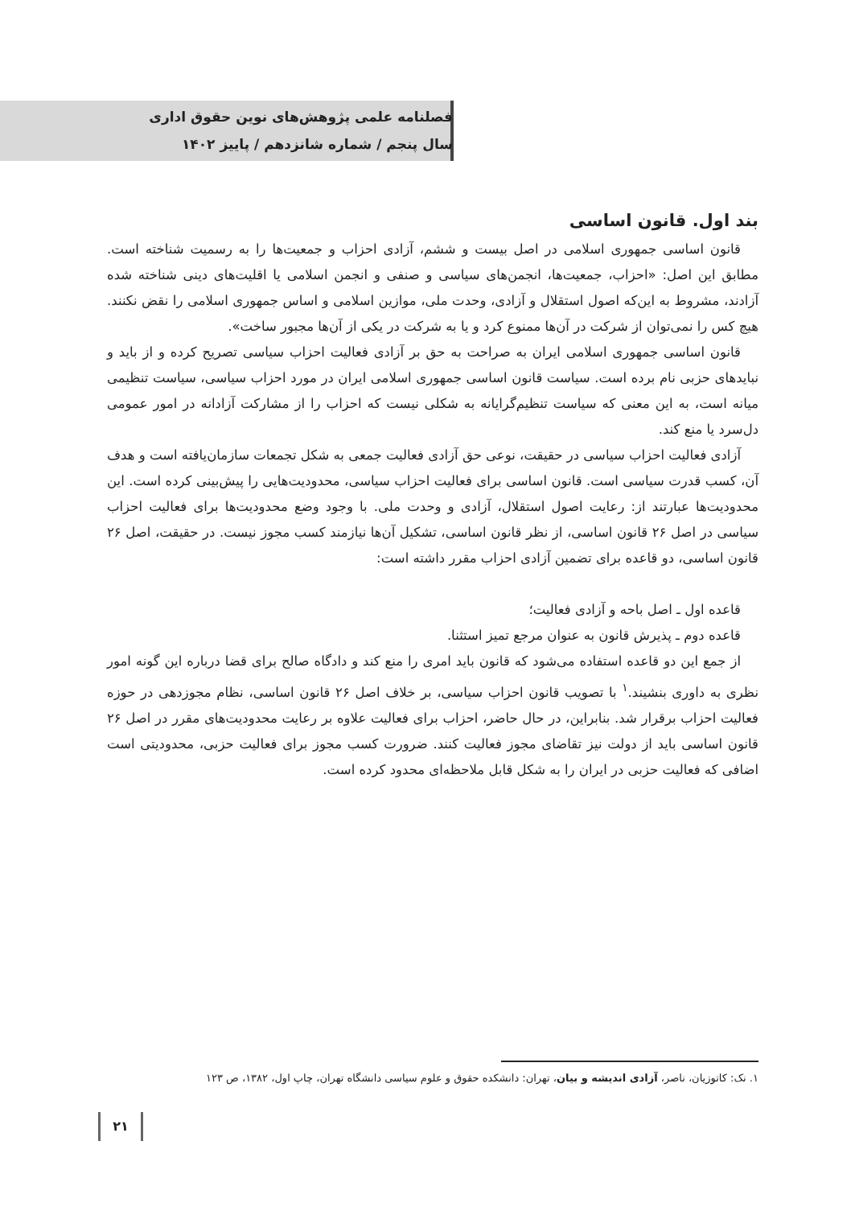فصلنامه علمی پژوهش‌های نوین حقوق اداری
سال پنجم / شماره شانزدهم / پاییز ۱۴۰۲
بند اول. قانون اساسی
قانون اساسی جمهوری اسلامی در اصل بیست و ششم، آزادی احزاب و جمعیت‌ها را به رسمیت شناخته است. مطابق این اصل: «احزاب، جمعیت‌ها، انجمن‌های سیاسی و صنفی و انجمن اسلامی یا اقلیت‌های دینی شناخته شده آزادند، مشروط به این‌که اصول استقلال و آزادی، وحدت ملی، موازین اسلامی و اساس جمهوری اسلامی را نقض نکنند. هیچ کس را نمی‌توان از شرکت در آن‌ها ممنوع کرد و یا به شرکت در یکی از آن‌ها مجبور ساخت».
قانون اساسی جمهوری اسلامی ایران به صراحت به حق بر آزادی فعالیت احزاب سیاسی تصریح کرده و از باید و نبایدهای حزبی نام برده است. سیاست قانون اساسی جمهوری اسلامی ایران در مورد احزاب سیاسی، سیاست تنظیمی میانه است، به این معنی که سیاست تنظیم‌گرایانه به شکلی نیست که احزاب را از مشارکت آزادانه در امور عمومی دل‌سرد یا منع کند.
آزادی فعالیت احزاب سیاسی در حقیقت، نوعی حق آزادی فعالیت جمعی به شکل تجمعات سازمان‌یافته است و هدف آن، کسب قدرت سیاسی است. قانون اساسی برای فعالیت احزاب سیاسی، محدودیت‌هایی را پیش‌بینی کرده است. این محدودیت‌ها عبارتند از: رعایت اصول استقلال، آزادی و وحدت ملی. با وجود وضع محدودیت‌ها برای فعالیت احزاب سیاسی در اصل ۲۶ قانون اساسی، از نظر قانون اساسی، تشکیل آن‌ها نیازمند کسب مجوز نیست. در حقیقت، اصل ۲۶ قانون اساسی، دو قاعده برای تضمین آزادی احزاب مقرر داشته است:
قاعده اول ـ اصل باحه و آزادی فعالیت؛
قاعده دوم ـ پذیرش قانون به عنوان مرجع تمیز استثنا.
از جمع این دو قاعده استفاده می‌شود که قانون باید امری را منع کند و دادگاه صالح برای قضا درباره این گونه امور نظری به داوری بنشیند.<sup>۱</sup> با تصویب قانون احزاب سیاسی، بر خلاف اصل ۲۶ قانون اساسی، نظام مجوزدهی در حوزه فعالیت احزاب برقرار شد. بنابراین، در حال حاضر، احزاب برای فعالیت علاوه بر رعایت محدودیت‌های مقرر در اصل ۲۶ قانون اساسی باید از دولت نیز تقاضای مجوز فعالیت کنند. ضرورت کسب مجوز برای فعالیت حزبی، محدودیتی است اضافی که فعالیت حزبی در ایران را به شکل قابل ملاحظه‌ای محدود کرده است.
۱. نک: کاتوزیان، ناصر، آزادی اندیشه و بیان، تهران: دانشکده حقوق و علوم سیاسی دانشگاه تهران، چاپ اول، ۱۳۸۲، ص ۱۲۳
۲۱